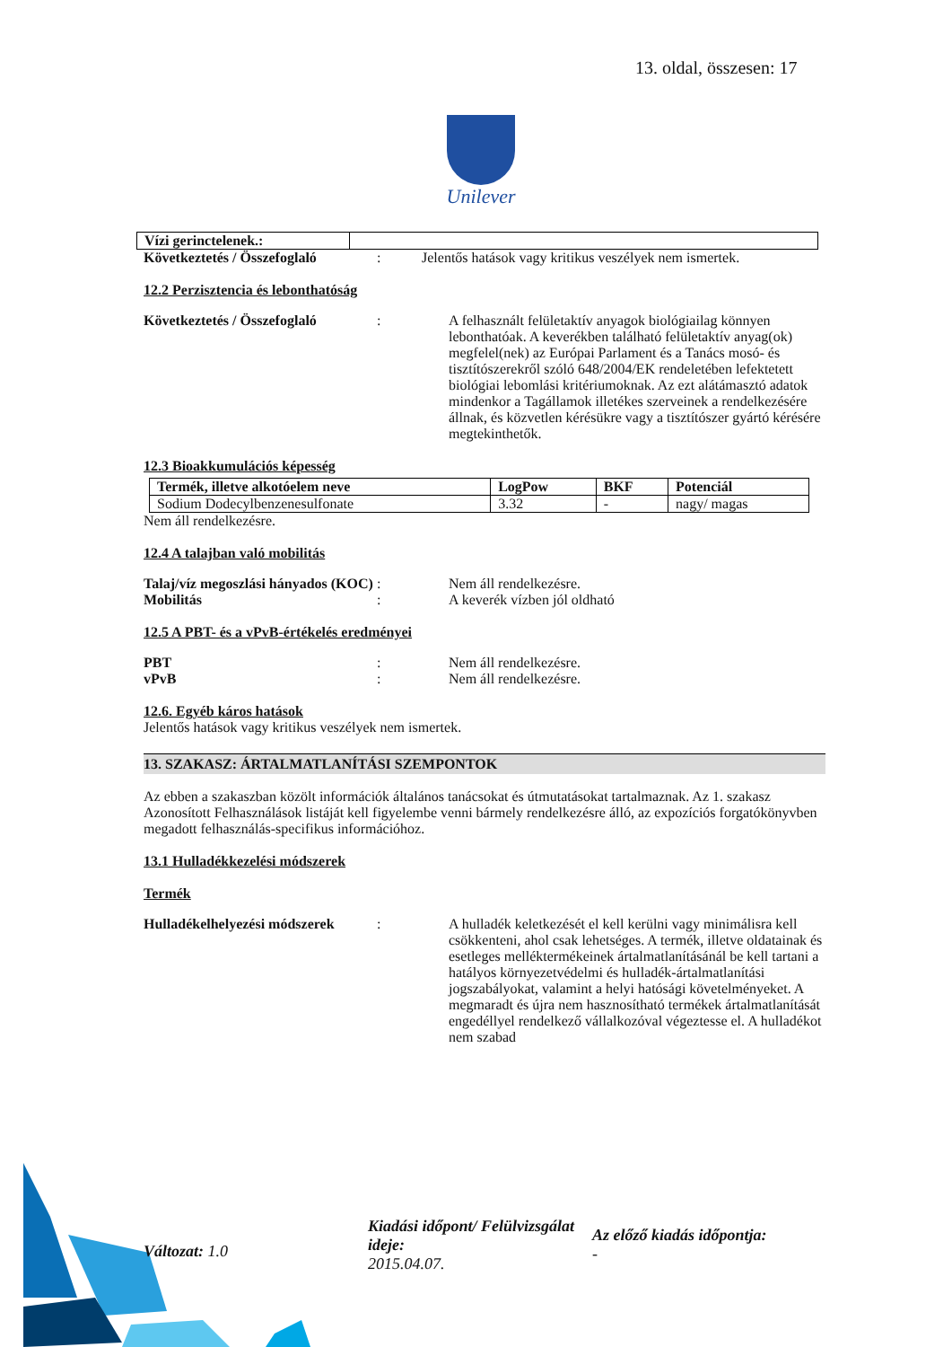13. oldal, összesen: 17
Unilever
| Vízi gerinctelenek.: | |
Következtetés / Összefoglaló
: Jelentős hatások vagy kritikus veszélyek nem ismertek.
12.2 Perzisztencia és lebonthatóság
Következtetés / Összefoglaló
: A felhasznált felületaktív anyagok biológiailag könnyen lebonthatóak. A keverékben található felületaktív anyag(ok) megfelel(nek) az Európai Parlament és a Tanács mosó- és tisztítószerekről szóló 648/2004/EK rendeletében lefektetett biológiai lebomlási kritériumoknak. Az ezt alátámasztó adatok mindenkor a Tagállamok illetékes szerveinek a rendelkezésére állnak, és közvetlen kérésükre vagy a tisztítószer gyártó kérésére megtekinthetők.
12.3 Bioakkumulációs képesség
| Termék, illetve alkotóelem neve | LogPow | BKF | Potenciál |
| Sodium Dodecylbenzenesulfonate | 3.32 | - | nagy/ magas |
Nem áll rendelkezésre.
12.4 A talajban való mobilitás
Talaj/víz megoszlási hányados (KOC)
: Nem áll rendelkezésre.
Mobilitás : A keverék vízben jól oldható
12.5 A PBT- és a vPvB-értékelés eredményei
PBT : Nem áll rendelkezésre.
vPvB : Nem áll rendelkezésre.
12.6. Egyéb káros hatások
Jelentős hatások vagy kritikus veszélyek nem ismertek.
13. SZAKASZ: ÁRTALMATLANÍTÁSI SZEMPONTOK
Az ebben a szakaszban közölt információk általános tanácsokat és útmutatásokat tartalmaznak. Az 1. szakasz Azonosított Felhasználások listáját kell figyelembe venni bármely rendelkezésre álló, az expozíciós forgatókönyvben megadott felhasználás-specifikus információhoz.
13.1 Hulladékkezelési módszerek
Termék
Hulladékelhelyezési módszerek
: A hulladék keletkezését el kell kerülni vagy minimálisra kell csökkenteni, ahol csak lehetséges. A termék, illetve oldatainak és esetleges melléktermékeinek ártalmatlanításánál be kell tartani a hatályos környezetvédelmi és hulladék-ártalmatlanítási jogszabályokat, valamint a helyi hatósági követelményeket. A megmaradt és újra nem hasznosítható termékek ártalmatlanítását engedéllyel rendelkező vállalkozóval végeztesse el. A hulladékot nem szabad
Változat: 1.0
Kiadási időpont/ Felülvizsgálat ideje:
2015.04.07.
Az előző kiadás időpontja:
-